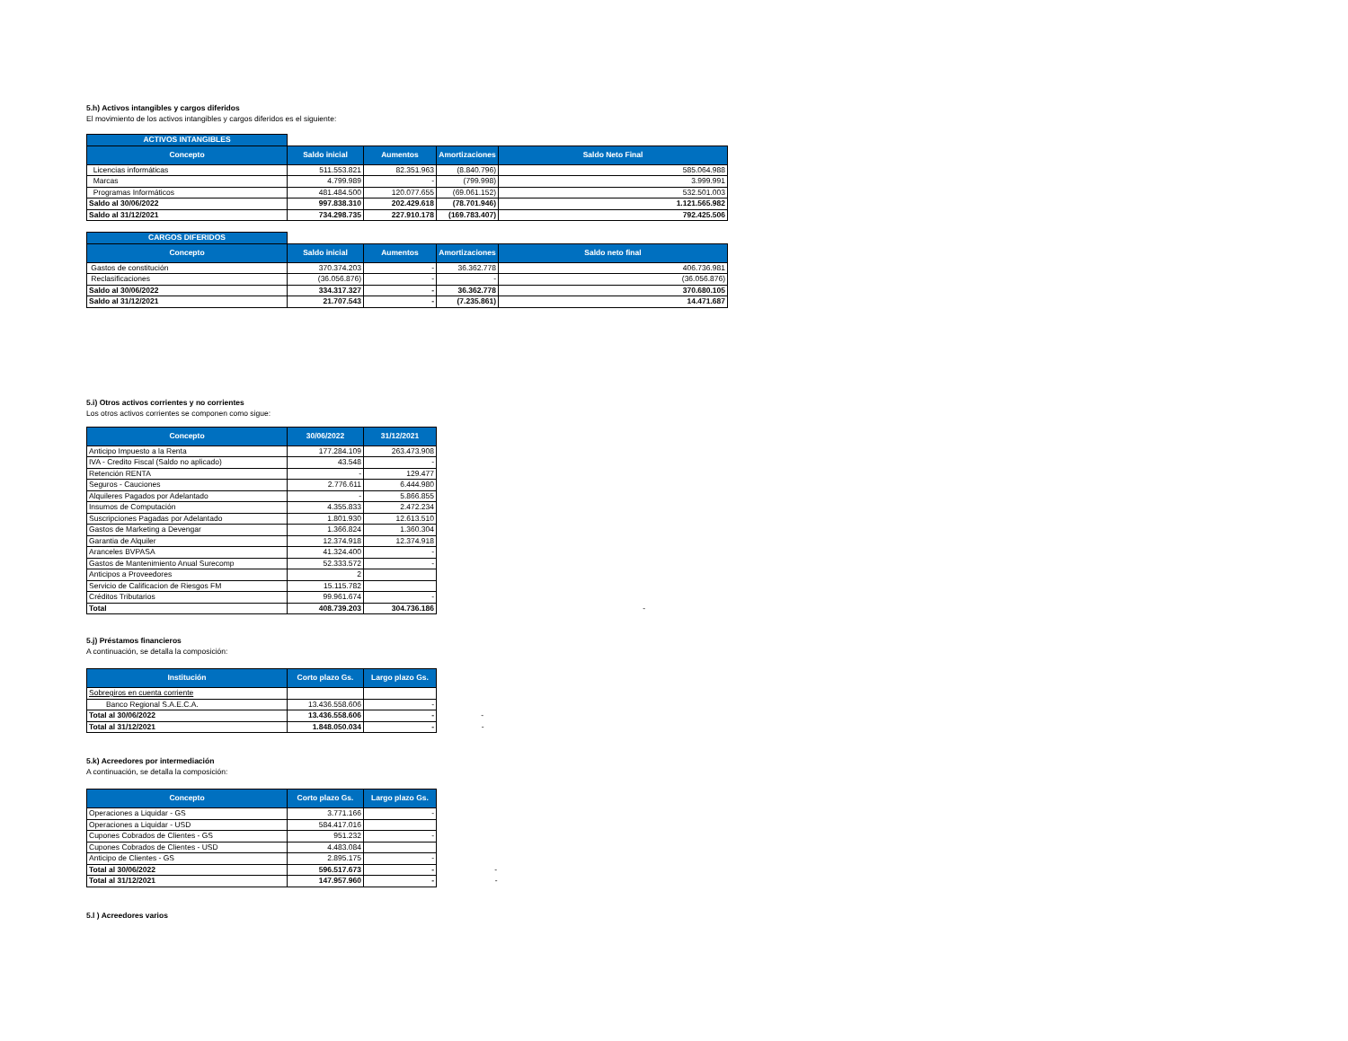5.h) Activos intangibles y cargos diferidos
El movimiento de los activos intangibles y cargos diferidos es el siguiente:
| ACTIVOS INTANGIBLES | | | | |
| Concepto | Saldo inicial | Aumentos | Amortizaciones | Saldo Neto Final |
| Licencias informáticas | 511.553.821 | 82.351.963 | (8.840.796) | 585.064.988 |
| Marcas | 4.799.989 | - | (799.998) | 3.999.991 |
| Programas Informáticos | 481.484.500 | 120.077.655 | (69.061.152) | 532.501.003 |
| Saldo al 30/06/2022 | 997.838.310 | 202.429.618 | (78.701.946) | 1.121.565.982 |
| Saldo al 31/12/2021 | 734.298.735 | 227.910.178 | (169.783.407) | 792.425.506 |
| CARGOS DIFERIDOS | | | | |
| Concepto | Saldo inicial | Aumentos | Amortizaciones | Saldo neto final |
| Gastos de constitución | 370.374.203 | - | 36.362.778 | 406.736.981 |
| Reclasificaciones | (36.056.876) | - | - | (36.056.876) |
| Saldo al 30/06/2022 | 334.317.327 | - | 36.362.778 | 370.680.105 |
| Saldo al 31/12/2021 | 21.707.543 | - | (7.235.861) | 14.471.687 |
5.i) Otros activos corrientes y no corrientes
Los otros activos corrientes se componen como sigue:
| Concepto | 30/06/2022 | 31/12/2021 | |
| --- | --- | --- | --- |
| Anticipo Impuesto a la Renta | 177.284.109 | 263.473.908 | |
| IVA - Credito Fiscal (Saldo no aplicado) | 43.548 | - | |
| Retención RENTA | - | 129.477 | |
| Seguros - Cauciones | 2.776.611 | 6.444.980 | |
| Alquileres Pagados por Adelantado | - | 5.866.855 | |
| Insumos de Computación | 4.355.833 | 2.472.234 | |
| Suscripciones Pagadas por Adelantado | 1.801.930 | 12.613.510 | |
| Gastos de Marketing a Devengar | 1.366.824 | 1.360.304 | |
| Garantia de Alquiler | 12.374.918 | 12.374.918 | |
| Aranceles BVPASA | 41.324.400 | - | |
| Gastos de Mantenimiento Anual Surecomp | 52.333.572 | - | |
| Anticipos a Proveedores | 2 | | |
| Servicio de Calificacion de Riesgos FM | 15.115.782 | | |
| Créditos Tributarios | 99.961.674 | - | |
| Total | 408.739.203 | 304.736.186 | - |
5.j) Préstamos financieros
A continuación, se detalla la composición:
| Institución | Corto plazo Gs. | Largo plazo Gs. | |
| --- | --- | --- | --- |
| Sobregiros en cuenta corriente | | | |
| Banco Regional S.A.E.C.A. | 13.436.558.606 | - | |
| Total al 30/06/2022 | 13.436.558.606 | - | - |
| Total al 31/12/2021 | 1.848.050.034 | - | - |
5.k) Acreedores por intermediación
A continuación, se detalla la composición:
| Concepto | Corto plazo Gs. | Largo plazo Gs. | |
| --- | --- | --- | --- |
| Operaciones a Liquidar - GS | 3.771.166 | - | |
| Operaciones a Liquidar - USD | 584.417.016 | | |
| Cupones Cobrados de Clientes - GS | 951.232 | - | |
| Cupones Cobrados de Clientes - USD | 4.483.084 | | |
| Anticipo de Clientes - GS | 2.895.175 | - | |
| Total al 30/06/2022 | 596.517.673 | - | - |
| Total al 31/12/2021 | 147.957.960 | - | - |
5.l ) Acreedores varios